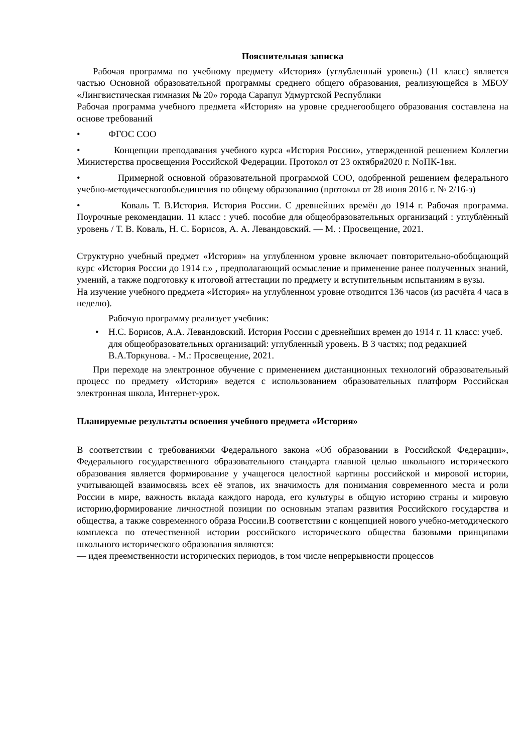Пояснительная записка
Рабочая программа по учебному предмету «История» (углубленный уровень) (11 класс) является частью Основной образовательной программы среднего общего образования, реализующейся в МБОУ «Лингвистическая гимназия № 20» города Сарапул Удмуртской Республики
Рабочая программа учебного предмета «История» на уровне среднегообщего образования составлена на основе требований
• ФГОС СОО
• Концепции преподавания учебного курса «История России», утвержденной решением Коллегии Министерства просвещения Российской Федерации. Протокол от 23 октября2020 г. NoПК-1вн.
• Примерной основной образовательной программой СОО, одобренной решением федерального учебно-методическогообъединения по общему образованию (протокол от 28 июня 2016 г. № 2/16-з)
• Коваль Т. В.История. История России. С древнейших времён до 1914 г. Рабочая программа. Поурочные рекомендации. 11 класс : учеб. пособие для общеобразовательных организаций : углублённый уровень / Т. В. Коваль, Н. С. Борисов, А. А. Левандовский. — М. : Просвещение, 2021.
Структурно учебный предмет «История» на углубленном уровне включает повторительно-обобщающий курс «История России до 1914 г.» , предполагающий осмысление и применение ранее полученных знаний, умений, а также подготовку к итоговой аттестации по предмету и вступительным испытаниям в вузы.
На изучение учебного предмета «История» на углубленном уровне отводится 136 часов (из расчёта 4 часа в неделю).
Рабочую программу реализует учебник:
• Н.С. Борисов, А.А. Левандовский. История России с древнейших времен до 1914 г. 11 класс: учеб. для общеобразовательных организаций: углубленный уровень. В 3 частях; под редакцией В.А.Торкунова. - М.: Просвещение, 2021.
При переходе на электронное обучение с применением дистанционных технологий образовательный процесс по предмету «История» ведется с использованием образовательных платформ Российская электронная школа, Интернет-урок.
Планируемые результаты освоения учебного предмета «История»
В соответствии с требованиями Федерального закона «Об образовании в Российской Федерации», Федерального государственного образовательного стандарта главной целью школьного исторического образования является формирование у учащегося целостной картины российской и мировой истории, учитывающей взаимосвязь всех её этапов, их значимость для понимания современного места и роли России в мире, важность вклада каждого народа, его культуры в общую историю страны и мировую историю,формирование личностной позиции по основным этапам развития Российского государства и общества, а также современного образа России.В соответствии с концепцией нового учебно-методического комплекса по отечественной истории российского исторического общества базовыми принципами школьного исторического образования являются:
— идея преемственности исторических периодов, в том числе непрерывности процессов